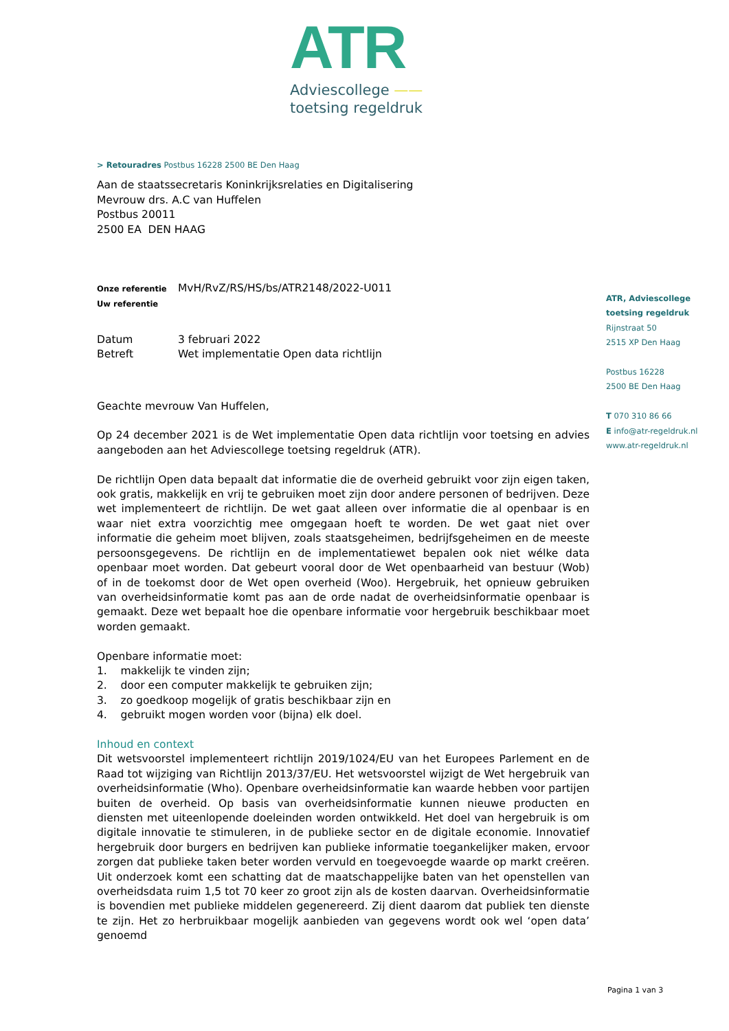ATR
Adviescollege ——
toetsing regeldruk
> Retouradres Postbus 16228 2500 BE Den Haag
Aan de staatssecretaris Koninkrijksrelaties en Digitalisering
Mevrouw drs. A.C van Huffelen
Postbus 20011
2500 EA DEN HAAG
Onze referentie MvH/RvZ/RS/HS/bs/ATR2148/2022-U011
Uw referentie
Datum 3 februari 2022
Betreft Wet implementatie Open data richtlijn
Geachte mevrouw Van Huffelen,
Op 24 december 2021 is de Wet implementatie Open data richtlijn voor toetsing en advies aangeboden aan het Adviescollege toetsing regeldruk (ATR).
De richtlijn Open data bepaalt dat informatie die de overheid gebruikt voor zijn eigen taken, ook gratis, makkelijk en vrij te gebruiken moet zijn door andere personen of bedrijven. Deze wet implementeert de richtlijn. De wet gaat alleen over informatie die al openbaar is en waar niet extra voorzichtig mee omgegaan hoeft te worden. De wet gaat niet over informatie die geheim moet blijven, zoals staatsgeheimen, bedrijfsgeheimen en de meeste persoonsgegevens. De richtlijn en de implementatiewet bepalen ook niet wélke data openbaar moet worden. Dat gebeurt vooral door de Wet openbaarheid van bestuur (Wob) of in de toekomst door de Wet open overheid (Woo). Hergebruik, het opnieuw gebruiken van overheidsinformatie komt pas aan de orde nadat de overheidsinformatie openbaar is gemaakt. Deze wet bepaalt hoe die openbare informatie voor hergebruik beschikbaar moet worden gemaakt.
Openbare informatie moet:
1. makkelijk te vinden zijn;
2. door een computer makkelijk te gebruiken zijn;
3. zo goedkoop mogelijk of gratis beschikbaar zijn en
4. gebruikt mogen worden voor (bijna) elk doel.
Inhoud en context
Dit wetsvoorstel implementeert richtlijn 2019/1024/EU van het Europees Parlement en de Raad tot wijziging van Richtlijn 2013/37/EU. Het wetsvoorstel wijzigt de Wet hergebruik van overheidsinformatie (Who). Openbare overheidsinformatie kan waarde hebben voor partijen buiten de overheid. Op basis van overheidsinformatie kunnen nieuwe producten en diensten met uiteenlopende doeleinden worden ontwikkeld. Het doel van hergebruik is om digitale innovatie te stimuleren, in de publieke sector en de digitale economie. Innovatief hergebruik door burgers en bedrijven kan publieke informatie toegankelijker maken, ervoor zorgen dat publieke taken beter worden vervuld en toegevoegde waarde op markt creëren. Uit onderzoek komt een schatting dat de maatschappelijke baten van het openstellen van overheidsdata ruim 1,5 tot 70 keer zo groot zijn als de kosten daarvan. Overheidsinformatie is bovendien met publieke middelen gegenereerd. Zij dient daarom dat publiek ten dienste te zijn. Het zo herbruikbaar mogelijk aanbieden van gegevens wordt ook wel ‘open data’ genoemd
ATR, Adviescollege
toetsing regeldruk
Rijnstraat 50
2515 XP Den Haag
Postbus 16228
2500 BE Den Haag
T 070 310 86 66
E info@atr-regeldruk.nl
www.atr-regeldruk.nl
Pagina 1 van 3